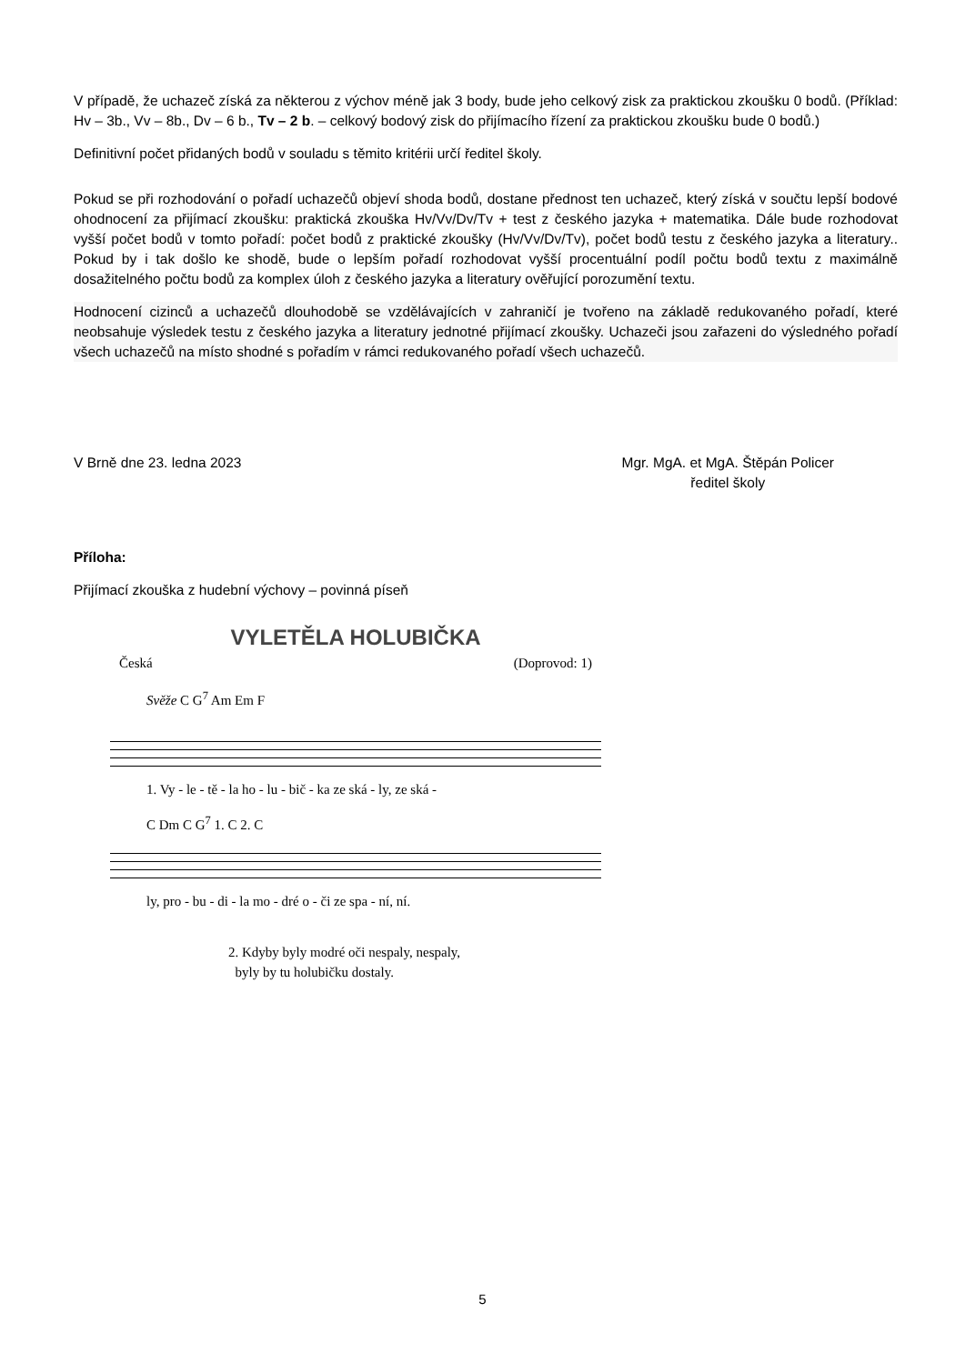V případě, že uchazeč získá za některou z výchov méně jak 3 body, bude jeho celkový zisk za praktickou zkoušku 0 bodů. (Příklad: Hv – 3b., Vv – 8b., Dv – 6 b., Tv – 2 b. – celkový bodový zisk do přijímacího řízení za praktickou zkoušku bude 0 bodů.)
Definitivní počet přidaných bodů v souladu s těmito kritérii určí ředitel školy.
Pokud se při rozhodování o pořadí uchazečů objeví shoda bodů, dostane přednost ten uchazeč, který získá v součtu lepší bodové ohodnocení za přijímací zkoušku: praktická zkouška Hv/Vv/Dv/Tv + test z českého jazyka + matematika. Dále bude rozhodovat vyšší počet bodů v tomto pořadí: počet bodů z praktické zkoušky (Hv/Vv/Dv/Tv), počet bodů testu z českého jazyka a literatury.. Pokud by i tak došlo ke shodě, bude o lepším pořadí rozhodovat vyšší procentuální podíl počtu bodů textu z maximálně dosažitelného počtu bodů za komplex úloh z českého jazyka a literatury ověřující porozumění textu.
Hodnocení cizinců a uchazečů dlouhodobě se vzdělávajících v zahraničí je tvořeno na základě redukovaného pořadí, které neobsahuje výsledek testu z českého jazyka a literatury jednotné přijímací zkoušky. Uchazeči jsou zařazeni do výsledného pořadí všech uchazečů na místo shodné s pořadím v rámci redukovaného pořadí všech uchazečů.
V Brně dne 23. ledna 2023 Mgr. MgA. et MgA. Štěpán Policer
ředitel školy
Příloha:
Přijímací zkouška z hudební výchovy – povinná píseň
VYLETĚLA HOLUBIČKA
Česká (Doprovod: 1)
Svěže C G<sup>7</sup> Am Em F
1. Vy - le - tě - la ho - lu - bič - ka ze ská - ly, ze ská -
C Dm C G<sup>7</sup> 1. C 2. C
ly, pro - bu - di - la mo - dré o - či ze spa - ní, ní.
2. Kdyby byly modré oči nespaly, nespaly,
byly by tu holubičku dostaly.
5